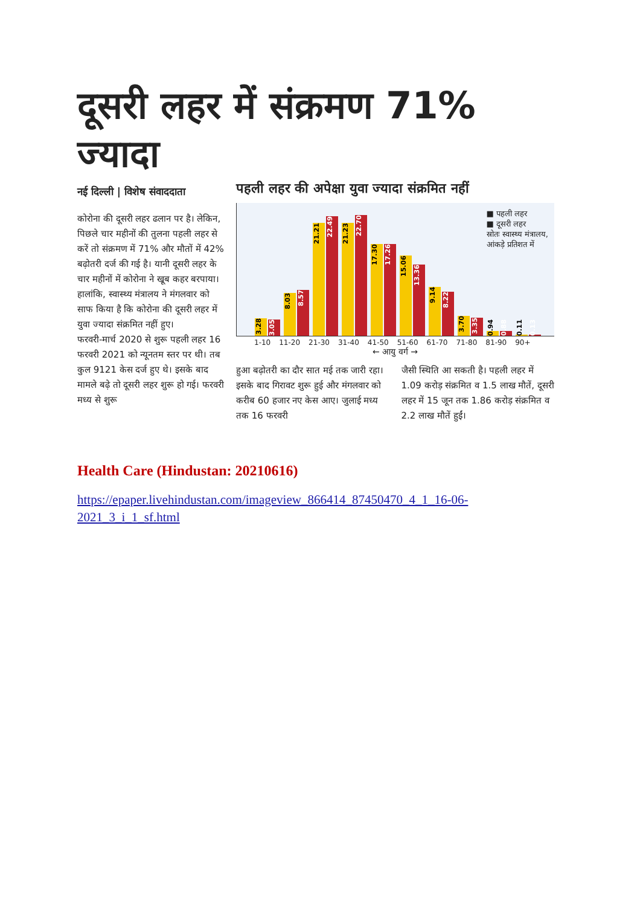दूसरी लहर में संक्रमण 71% ज्यादा
नई दिल्ली | विशेष संवाददाता
कोरोना की दूसरी लहर ढलान पर है। लेकिन, पिछले चार महीनों की तुलना पहली लहर से करें तो संक्रमण में 71% और मौतों में 42% बढ़ोतरी दर्ज की गई है। यानी दूसरी लहर के चार महीनों में कोरोना ने खूब कहर बरपाया। हालांकि, स्वास्थ्य मंत्रालय ने मंगलवार को साफ किया है कि कोरोना की दूसरी लहर में युवा ज्यादा संक्रमित नहीं हुए।
फरवरी-मार्च 2020 से शुरू पहली लहर 16 फरवरी 2021 को न्यूनतम स्तर पर थी। तब कुल 9121 केस दर्ज हुए थे। इसके बाद मामले बढ़े तो दूसरी लहर शुरू हो गई। फरवरी मध्य से शुरू
पहली लहर की अपेक्षा युवा ज्यादा संक्रमित नहीं
■ पहली लहर
■ दूसरी लहर
स्रोतः स्वास्थ्य मंत्रालय,
आंकड़े प्रतिशत में
3.28
3.05
8.03
8.57
21.21
22.49
21.23
22.70
17.30
17.26
15.06
13.36
9.14
8.22
3.70
3.35
0.94
0.88
0.11
0.13
1-10 11-20 21-30 31-40 41-50 51-60 61-70 71-80 81-90 90+
← आयु वर्ग →
हुआ बढ़ोतरी का दौर सात मई तक जारी रहा। इसके बाद गिरावट शुरू हुई और मंगलवार को करीब 60 हजार नए केस आए। जुलाई मध्य तक 16 फरवरी
जैसी स्थिति आ सकती है। पहली लहर में 1.09 करोड़ संक्रमित व 1.5 लाख मौतें, दूसरी लहर में 15 जून तक 1.86 करोड़ संक्रमित व 2.2 लाख मौतें हुईं।
Health Care (Hindustan: 20210616)
https://epaper.livehindustan.com/imageview_866414_87450470_4_1_16-06-2021_3_i_1_sf.html